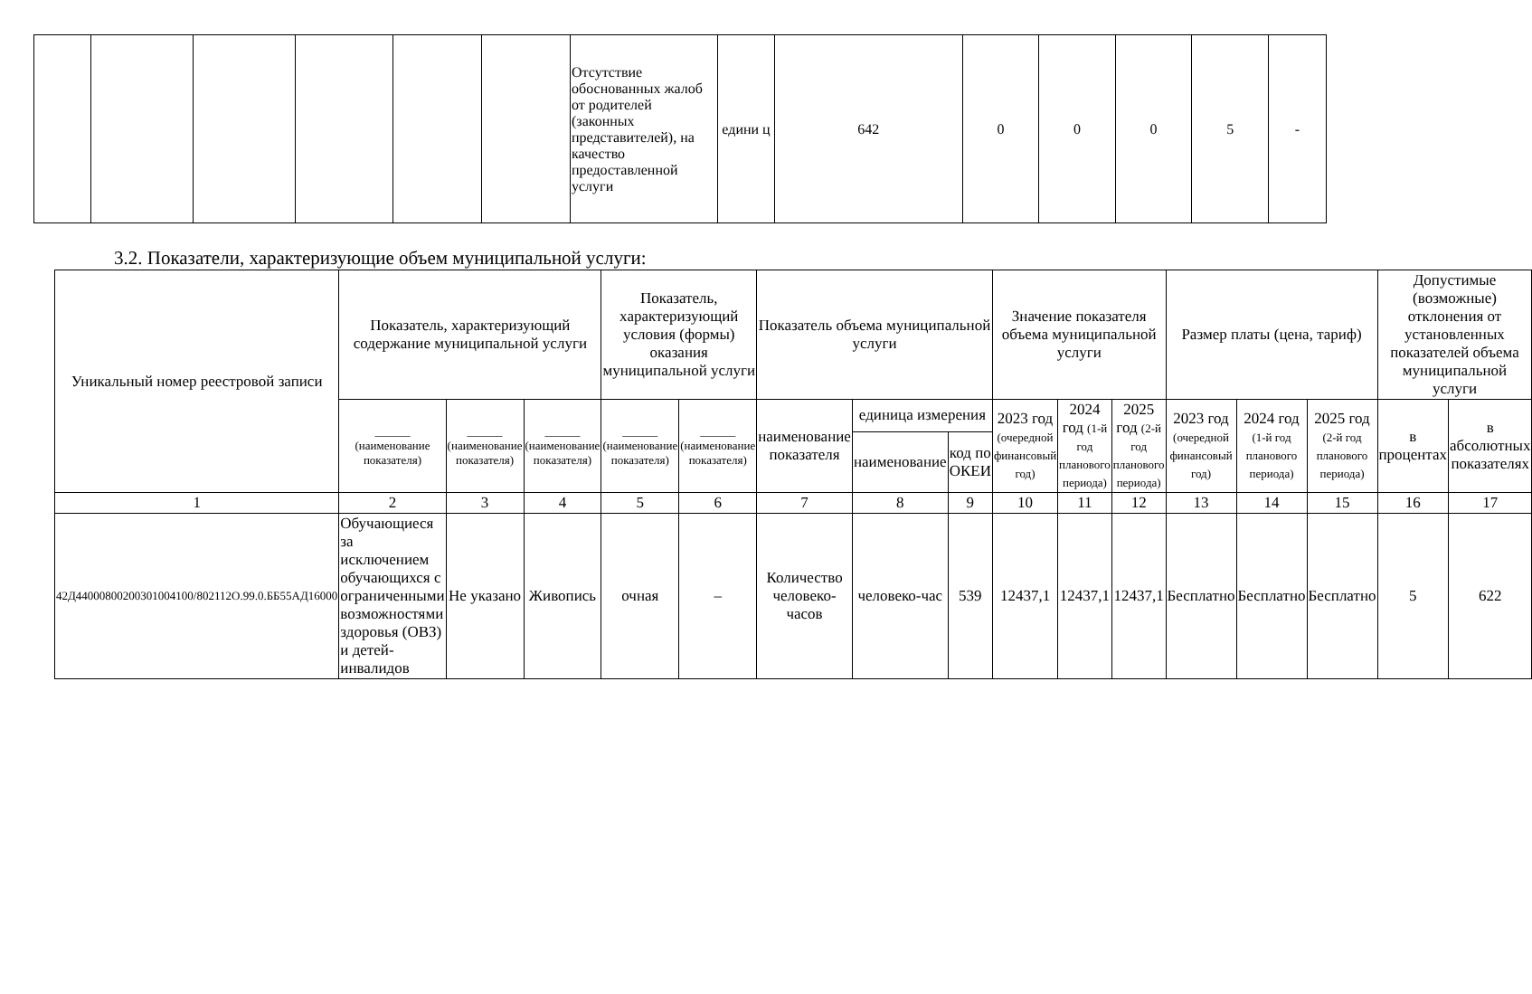| | | | | | | Отсутствие обоснованных жалоб от родителей (законных представителей), на качество предоставленной услуги | едини ц | 642 | 0 | 0 | 0 | 5 | - |
3.2. Показатели, характеризующие объем муниципальной услуги:
| Уникальный номер реестровой записи | Показатель, характеризующий содержание муниципальной услуги | | | Показатель, характеризующий условия (формы) оказания муниципальной услуги | | Показатель объема муниципальной услуги | | | Значение показателя объема муниципальной услуги | | | Размер платы (цена, тариф) | | | Допустимые (возможные) отклонения от установленных показателей объема муниципальной услуги | |
| --- | --- | --- | --- | --- | --- | --- | --- | --- | --- | --- | --- | --- | --- | --- | --- | --- |
| | ______ (наименование показателя) | ______ (наименование показателя) | ______ (наименование показателя) | ______ (наименование показателя) | ______ (наименование показателя) | наименование показателя | единица измерения | | 2023 год (очередной финансовый год) | 2024 год (1-й год планового периода) | 2025 год (2-й год планового периода) | 2023 год (очередной финансовый год) | 2024 год (1-й год планового периода) | 2025 год (2-й год планового периода) | в процентах | в абсолютных показателях |
| | | | | | | | наименование | код по ОКЕИ | | | | | | | | |
| 1 | 2 | 3 | 4 | 5 | 6 | 7 | 8 | 9 | 10 | 11 | 12 | 13 | 14 | 15 | 16 | 17 |
| 42Д44000800200301004100/802112О.99.0.ББ55АД16000 | Обучающиеся за исключением обучающихся с ограниченными возможностями здоровья (ОВЗ) и детей-инвалидов | Не указано | Живопись | очная | – | Количество человеко-часов | человеко-час | 539 | 12437,1 | 12437,1 | 12437,1 | Бесплатно | Бесплатно | Бесплатно | 5 | 622 |